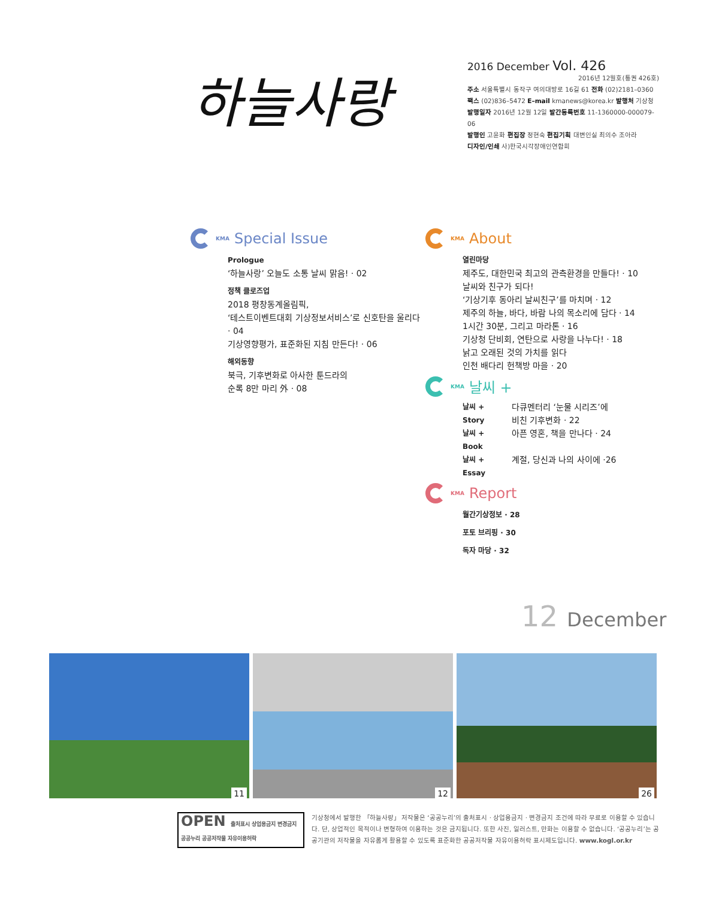하늘사랑
2016 December Vol. 426
2016년 12월호(통권 426호)
주소 서울특별시 동작구 여의대방로 16길 61 전화 (02)2181–0360
팩스 (02)836–5472 E–mail kmanews@korea.kr 발행처 기상청
발행일자 2016년 12월 12일 발간등록번호 11-1360000-000079-06
발행인 고윤화 편집장 정현숙 편집기획 대변인실 최의수 조아라
디자인/인쇄 사)한국시각장애인연합회
KMA Special Issue
Prologue
‘하늘사랑’ 오늘도 소통 날씨 맑음! · 02
정책 클로즈업
2018 평창동계올림픽,
‘테스트이벤트대회 기상정보서비스’로 신호탄을 울리다 · 04
기상영향평가, 표준화된 지침 만든다! · 06
해외동향
북극, 기후변화로 아사한 툰드라의
순록 8만 마리 外 · 08
KMA About
열린마당
제주도, 대한민국 최고의 관측환경을 만들다! · 10
날씨와 친구가 되다!
‘기상기후 동아리 날씨친구’를 마치며 · 12
제주의 하늘, 바다, 바람 나의 목소리에 담다 · 14
1시간 30분, 그리고 마라톤 · 16
기상청 단비회, 연탄으로 사랑을 나누다! · 18
낡고 오래된 것의 가치를 읽다
인천 배다리 헌책방 마을 · 20
KMA 날씨 +
날씨 + Story
다큐멘터리 ‘눈물 시리즈’에
비친 기후변화 · 22
날씨 + Book
아픈 영혼, 책을 만나다 · 24
날씨 + Essay
계절, 당신과 나의 사이에 ·26
KMA Report
월간기상정보 · 28
포토 브리핑 · 30
독자 마당 · 32
12 December
11
12
26
OPEN 출처표시 상업용금지 변경금지
공공누리 공공저작물 자유이용허락
기상청에서 발행한 「하늘사랑」 저작물은 ‘공공누리’의 출처표시 · 상업용금지 · 변경금지 조건에 따라 무료로 이용할 수 있습니다. 단, 상업적인 목적이나 변형하여 이용하는 것은 금지됩니다. 또한 사진, 일러스트, 만화는 이용할 수 없습니다. ‘공공누리’는 공공기관의 저작물을 자유롭게 활용할 수 있도록 표준화한 공공저작물 자유이용허락 표시제도입니다. www.kogl.or.kr